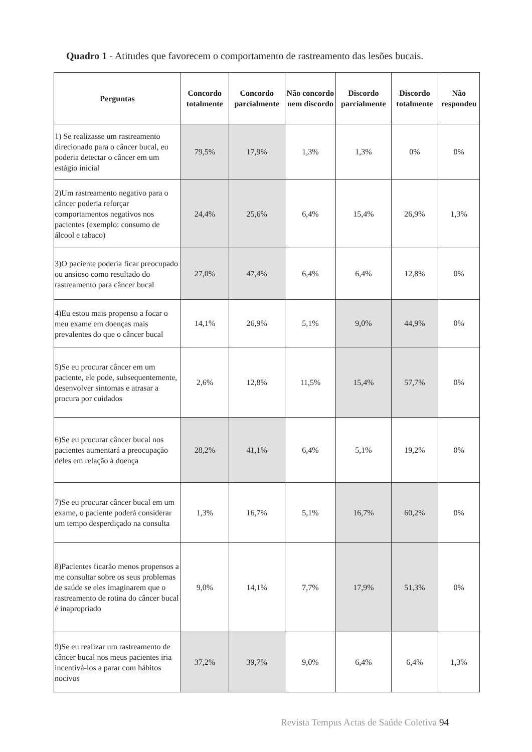Quadro 1 - Atitudes que favorecem o comportamento de rastreamento das lesões bucais.
| Perguntas | Concordo totalmente | Concordo parcialmente | Não concordo nem discordo | Discordo parcialmente | Discordo totalmente | Não respondeu |
| --- | --- | --- | --- | --- | --- | --- |
| 1) Se realizasse um rastreamento direcionado para o câncer bucal, eu poderia detectar o câncer em um estágio inicial | 79,5% | 17,9% | 1,3% | 1,3% | 0% | 0% |
| 2)Um rastreamento negativo para o câncer poderia reforçar comportamentos negativos nos pacientes (exemplo: consumo de álcool e tabaco) | 24,4% | 25,6% | 6,4% | 15,4% | 26,9% | 1,3% |
| 3)O paciente poderia ficar preocupado ou ansioso como resultado do rastreamento para câncer bucal | 27,0% | 47,4% | 6,4% | 6,4% | 12,8% | 0% |
| 4)Eu estou mais propenso a focar o meu exame em doenças mais prevalentes do que o câncer bucal | 14,1% | 26,9% | 5,1% | 9,0% | 44,9% | 0% |
| 5)Se eu procurar câncer em um paciente, ele pode, subsequentemente, desenvolver sintomas e atrasar a procura por cuidados | 2,6% | 12,8% | 11,5% | 15,4% | 57,7% | 0% |
| 6)Se eu procurar câncer bucal nos pacientes aumentará a preocupação deles em relação à doença | 28,2% | 41,1% | 6,4% | 5,1% | 19,2% | 0% |
| 7)Se eu procurar câncer bucal em um exame, o paciente poderá considerar um tempo desperdiçado na consulta | 1,3% | 16,7% | 5,1% | 16,7% | 60,2% | 0% |
| 8)Pacientes ficarão menos propensos a me consultar sobre os seus problemas de saúde se eles imaginarem que o rastreamento de rotina do câncer bucal é inapropriado | 9,0% | 14,1% | 7,7% | 17,9% | 51,3% | 0% |
| 9)Se eu realizar um rastreamento de câncer bucal nos meus pacientes iria incentivá-los a parar com hábitos nocivos | 37,2% | 39,7% | 9,0% | 6,4% | 6,4% | 1,3% |
Revista Tempus Actas de Saúde Coletiva 94